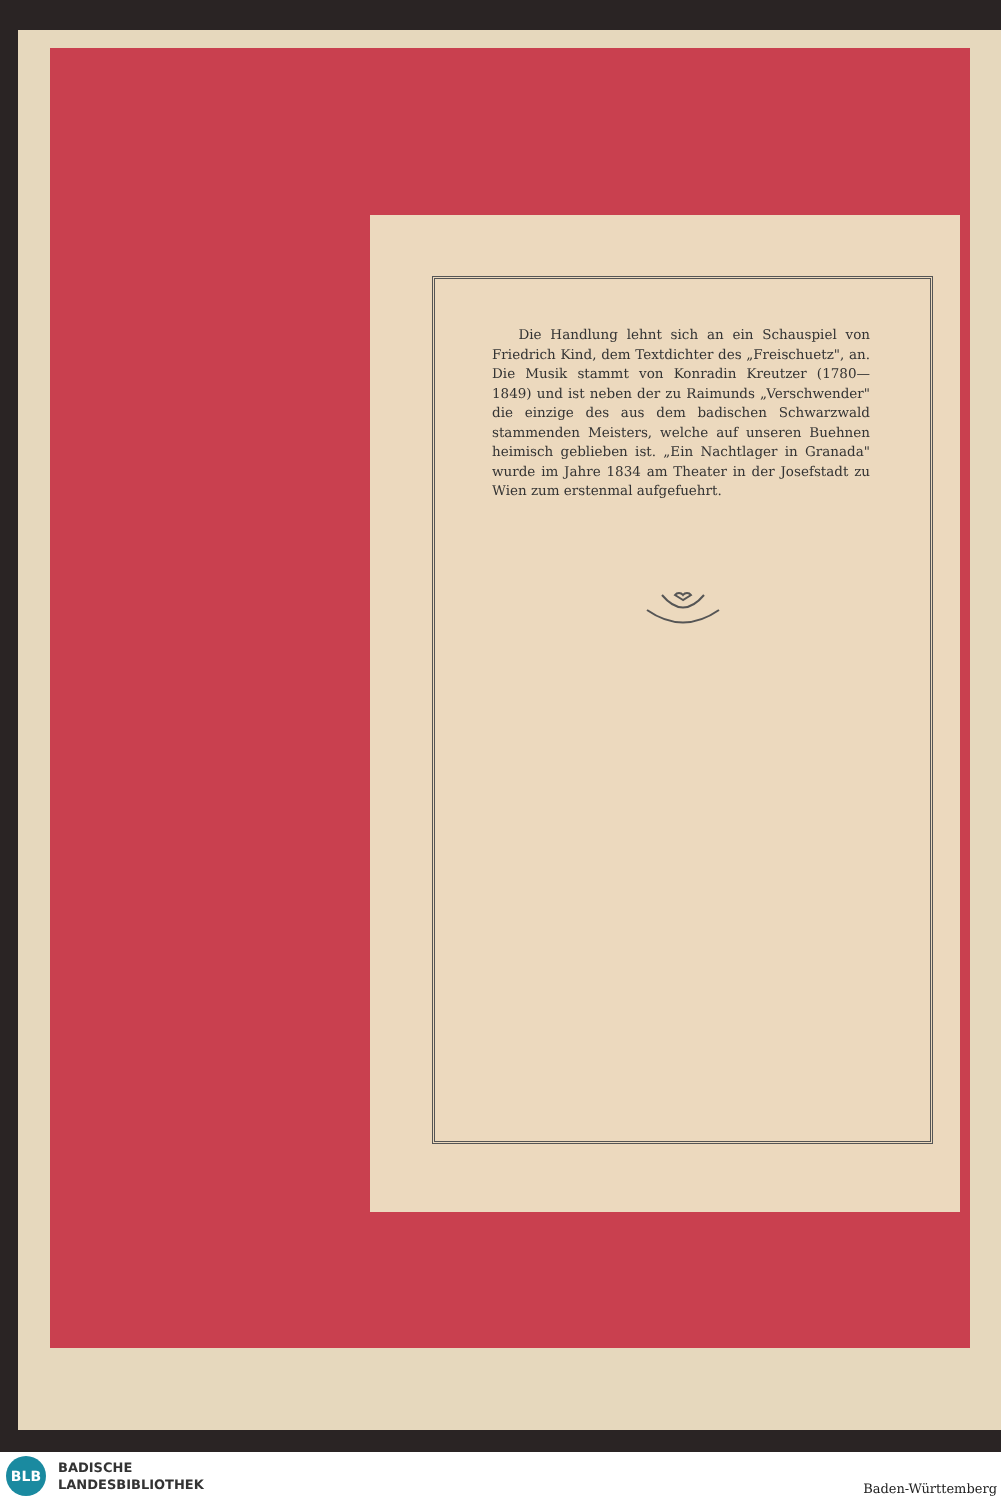Die Handlung lehnt sich an ein Schauspiel von Friedrich Kind, dem Textdichter des „Freischuetz", an. Die Musik stammt von Konradin Kreutzer (1780—1849) und ist neben der zu Raimunds „Verschwender" die einzige des aus dem badischen Schwarzwald stammenden Meisters, welche auf unseren Buehnen heimisch geblieben ist. „Ein Nachtlager in Granada" wurde im Jahre 1834 am Theater in der Josefstadt zu Wien zum erstenmal aufgefuehrt.
BLB
BADISCHE
LANDESBIBLIOTHEK
Baden-Württemberg